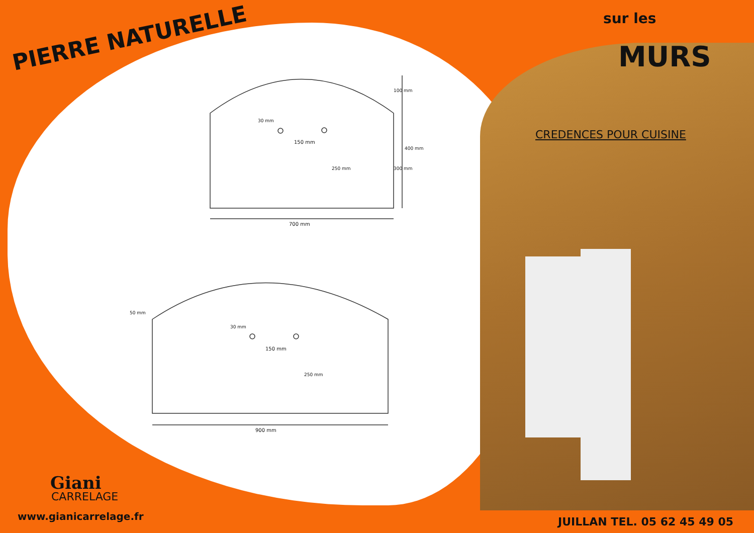PIERRE NATURELLE
sur les
MURS
CREDENCES POUR CUISINE
700 mm
150 mm
30 mm
250 mm
100 mm
300 mm
400 mm
50 mm
30 mm
150 mm
250 mm
900 mm
Giani
CARRELAGE
www.gianicarrelage.fr JUILLAN TEL. 05 62 45 49 05